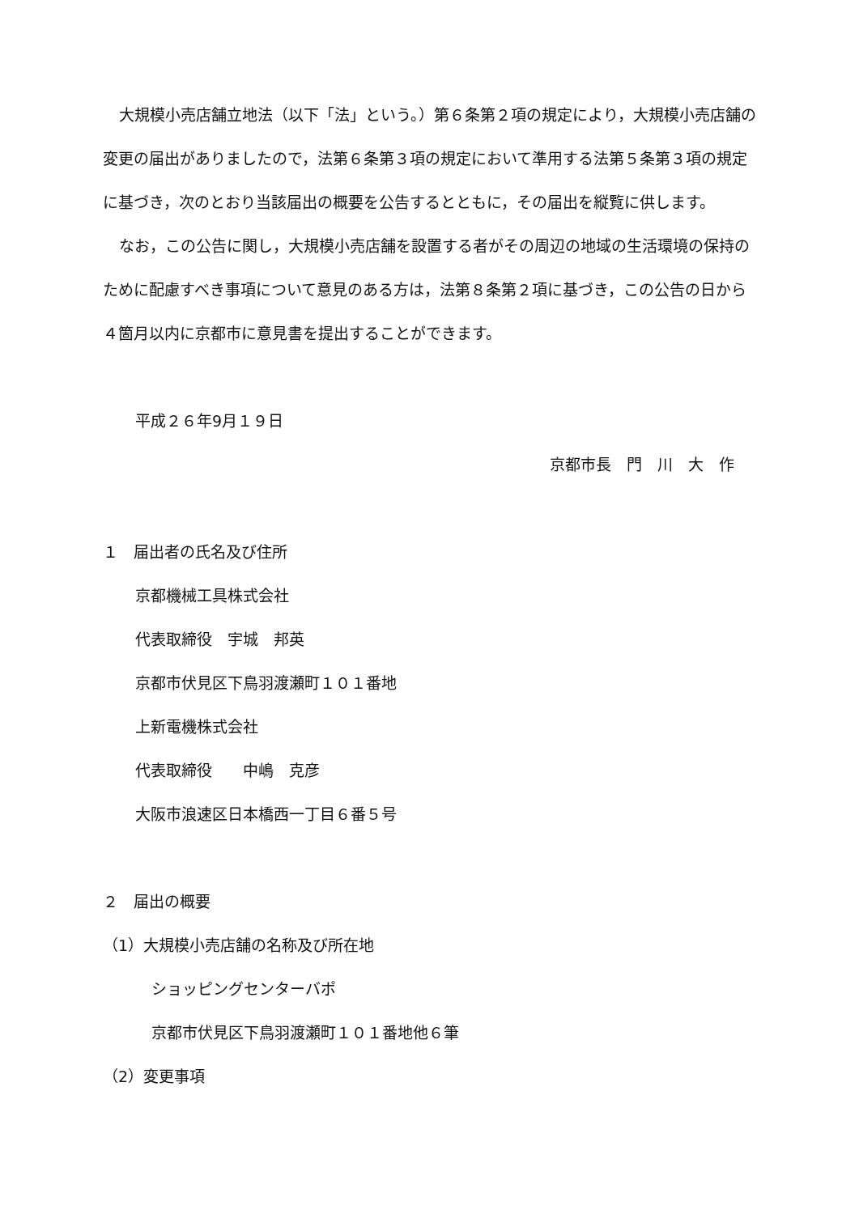大規模小売店舗立地法（以下「法」という。）第６条第２項の規定により，大規模小売店舗の変更の届出がありましたので，法第６条第３項の規定において準用する法第５条第３項の規定に基づき，次のとおり当該届出の概要を公告するとともに，その届出を縦覧に供します。
なお，この公告に関し，大規模小売店舗を設置する者がその周辺の地域の生活環境の保持のために配慮すべき事項について意見のある方は，法第８条第２項に基づき，この公告の日から４箇月以内に京都市に意見書を提出することができます。
平成２６年9月１９日
京都市長　門　川　大　作
１　届出者の氏名及び住所
京都機械工具株式会社
代表取締役　宇城　邦英
京都市伏見区下鳥羽渡瀬町１０１番地
上新電機株式会社
代表取締役　　中嶋　克彦
大阪市浪速区日本橋西一丁目６番５号
２　届出の概要
（1）大規模小売店舗の名称及び所在地
ショッピングセンターバポ
京都市伏見区下鳥羽渡瀬町１０１番地他６筆
（2）変更事項